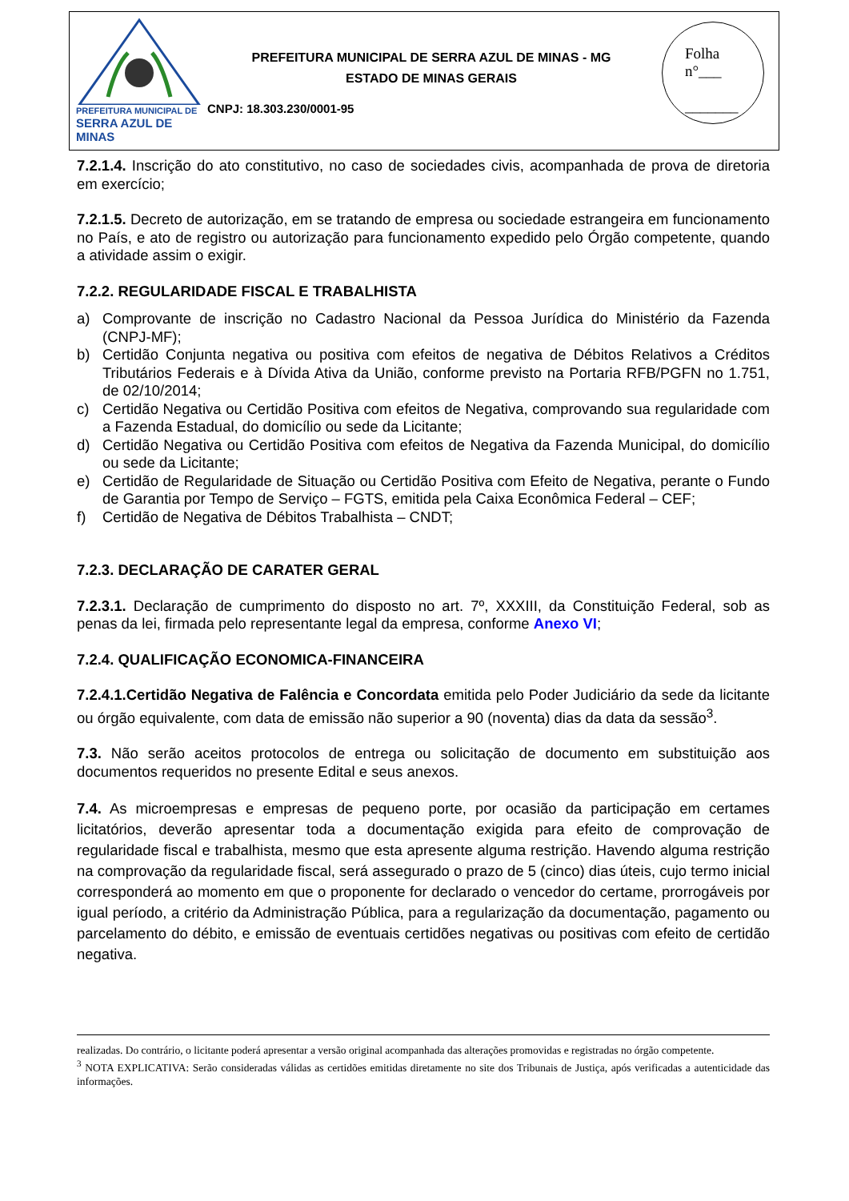PREFEITURA MUNICIPAL DE
SERRA AZUL DE MINAS
PREFEITURA MUNICIPAL DE SERRA AZUL DE MINAS - MG
ESTADO DE MINAS GERAIS
CNPJ: 18.303.230/0001-95
Folha
n°___
_______
7.2.1.4. Inscrição do ato constitutivo, no caso de sociedades civis, acompanhada de prova de diretoria em exercício;
7.2.1.5. Decreto de autorização, em se tratando de empresa ou sociedade estrangeira em funcionamento no País, e ato de registro ou autorização para funcionamento expedido pelo Órgão competente, quando a atividade assim o exigir.
7.2.2. REGULARIDADE FISCAL E TRABALHISTA
a) Comprovante de inscrição no Cadastro Nacional da Pessoa Jurídica do Ministério da Fazenda (CNPJ-MF);
b) Certidão Conjunta negativa ou positiva com efeitos de negativa de Débitos Relativos a Créditos Tributários Federais e à Dívida Ativa da União, conforme previsto na Portaria RFB/PGFN no 1.751, de 02/10/2014;
c) Certidão Negativa ou Certidão Positiva com efeitos de Negativa, comprovando sua regularidade com a Fazenda Estadual, do domicílio ou sede da Licitante;
d) Certidão Negativa ou Certidão Positiva com efeitos de Negativa da Fazenda Municipal, do domicílio ou sede da Licitante;
e) Certidão de Regularidade de Situação ou Certidão Positiva com Efeito de Negativa, perante o Fundo de Garantia por Tempo de Serviço – FGTS, emitida pela Caixa Econômica Federal – CEF;
f) Certidão de Negativa de Débitos Trabalhista – CNDT;
7.2.3. DECLARAÇÃO DE CARATER GERAL
7.2.3.1. Declaração de cumprimento do disposto no art. 7º, XXXIII, da Constituição Federal, sob as penas da lei, firmada pelo representante legal da empresa, conforme Anexo VI;
7.2.4. QUALIFICAÇÃO ECONOMICA-FINANCEIRA
7.2.4.1.Certidão Negativa de Falência e Concordata emitida pelo Poder Judiciário da sede da licitante ou órgão equivalente, com data de emissão não superior a 90 (noventa) dias da data da sessão<sup>3</sup>.
7.3. Não serão aceitos protocolos de entrega ou solicitação de documento em substituição aos documentos requeridos no presente Edital e seus anexos.
7.4. As microempresas e empresas de pequeno porte, por ocasião da participação em certames licitatórios, deverão apresentar toda a documentação exigida para efeito de comprovação de regularidade fiscal e trabalhista, mesmo que esta apresente alguma restrição. Havendo alguma restrição na comprovação da regularidade fiscal, será assegurado o prazo de 5 (cinco) dias úteis, cujo termo inicial corresponderá ao momento em que o proponente for declarado o vencedor do certame, prorrogáveis por igual período, a critério da Administração Pública, para a regularização da documentação, pagamento ou parcelamento do débito, e emissão de eventuais certidões negativas ou positivas com efeito de certidão negativa.
realizadas. Do contrário, o licitante poderá apresentar a versão original acompanhada das alterações promovidas e registradas no órgão competente.
<sup>3</sup> NOTA EXPLICATIVA: Serão consideradas válidas as certidões emitidas diretamente no site dos Tribunais de Justiça, após verificadas a autenticidade das informações.